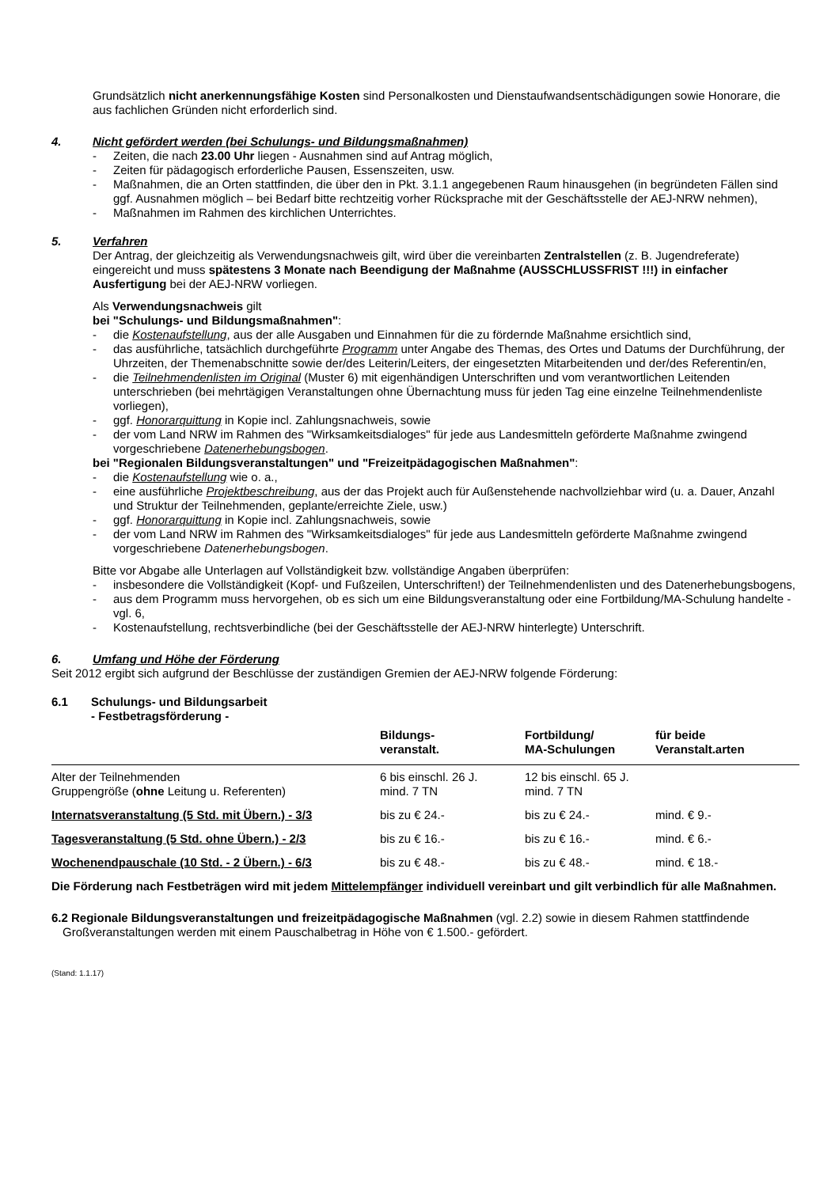Grundsätzlich nicht anerkennungsfähige Kosten sind Personalkosten und Dienstaufwandsentschädigungen sowie Honorare, die aus fachlichen Gründen nicht erforderlich sind.
4. Nicht gefördert werden (bei Schulungs- und Bildungsmaßnahmen)
- Zeiten, die nach 23.00 Uhr liegen - Ausnahmen sind auf Antrag möglich,
- Zeiten für pädagogisch erforderliche Pausen, Essenszeiten, usw.
- Maßnahmen, die an Orten stattfinden, die über den in Pkt. 3.1.1 angegebenen Raum hinausgehen (in begründeten Fällen sind ggf. Ausnahmen möglich – bei Bedarf bitte rechtzeitig vorher Rücksprache mit der Geschäftsstelle der AEJ-NRW nehmen),
- Maßnahmen im Rahmen des kirchlichen Unterrichtes.
5. Verfahren
Der Antrag, der gleichzeitig als Verwendungsnachweis gilt, wird über die vereinbarten Zentralstellen (z. B. Jugendreferate) eingereicht und muss spätestens 3 Monate nach Beendigung der Maßnahme (AUSSCHLUSSFRIST !!!) in einfacher Ausfertigung bei der AEJ-NRW vorliegen.
Als Verwendungsnachweis gilt
bei "Schulungs- und Bildungsmaßnahmen":
- die Kostenaufstellung, aus der alle Ausgaben und Einnahmen für die zu fördernde Maßnahme ersichtlich sind,
- das ausführliche, tatsächlich durchgeführte Programm unter Angabe des Themas, des Ortes und Datums der Durchführung, der Uhrzeiten, der Themenabschnitte sowie der/des Leiterin/Leiters, der eingesetzten Mitarbeitenden und der/des Referentin/en,
- die Teilnehmendenlisten im Original (Muster 6) mit eigenhändigen Unterschriften und vom verantwortlichen Leitenden unterschrieben (bei mehrtägigen Veranstaltungen ohne Übernachtung muss für jeden Tag eine einzelne Teilnehmendenliste vorliegen),
- ggf. Honorarquittung in Kopie incl. Zahlungsnachweis, sowie
- der vom Land NRW im Rahmen des "Wirksamkeitsdialoges" für jede aus Landesmitteln geförderte Maßnahme zwingend vorgeschriebene Datenerhebungsbogen.
bei "Regionalen Bildungsveranstaltungen" und "Freizeitpädagogischen Maßnahmen":
- die Kostenaufstellung wie o. a.,
- eine ausführliche Projektbeschreibung, aus der das Projekt auch für Außenstehende nachvollziehbar wird (u. a. Dauer, Anzahl und Struktur der Teilnehmenden, geplante/erreichte Ziele, usw.)
- ggf. Honorarquittung in Kopie incl. Zahlungsnachweis, sowie
- der vom Land NRW im Rahmen des "Wirksamkeitsdialoges" für jede aus Landesmitteln geförderte Maßnahme zwingend vorgeschriebene Datenerhebungsbogen.
Bitte vor Abgabe alle Unterlagen auf Vollständigkeit bzw. vollständige Angaben überprüfen:
- insbesondere die Vollständigkeit (Kopf- und Fußzeilen, Unterschriften!) der Teilnehmendenlisten und des Datenerhebungsbogens,
- aus dem Programm muss hervorgehen, ob es sich um eine Bildungsveranstaltung oder eine Fortbildung/MA-Schulung handelte - vgl. 6,
- Kostenaufstellung, rechtsverbindliche (bei der Geschäftsstelle der AEJ-NRW hinterlegte) Unterschrift.
6. Umfang und Höhe der Förderung
Seit 2012 ergibt sich aufgrund der Beschlüsse der zuständigen Gremien der AEJ-NRW folgende Förderung:
6.1 Schulungs- und Bildungsarbeit
- Festbetragsförderung -
| | Bildungs- veranstalt. | Fortbildung/ MA-Schulungen | für beide Veranstalt.arten |
| --- | --- | --- | --- |
| Alter der Teilnehmenden Gruppengröße ( ohne Leitung u. Referenten) | 6 bis einschl. 26 J. mind. 7 TN | 12 bis einschl. 65 J. mind. 7 TN | |
| Internatsveranstaltung (5 Std. mit Übern.) - 3/3 | bis zu € 24.- | bis zu € 24.- | mind. € 9.- |
| Tagesveranstaltung (5 Std. ohne Übern.) - 2/3 | bis zu € 16.- | bis zu € 16.- | mind. € 6.- |
| Wochenendpauschale (10 Std. - 2 Übern.) - 6/3 | bis zu € 48.- | bis zu € 48.- | mind. € 18.- |
Die Förderung nach Festbeträgen wird mit jedem Mittelempfänger individuell vereinbart und gilt verbindlich für alle Maßnahmen.
6.2 Regionale Bildungsveranstaltungen und freizeitpädagogische Maßnahmen (vgl. 2.2) sowie in diesem Rahmen stattfindende Großveranstaltungen werden mit einem Pauschalbetrag in Höhe von € 1.500.- gefördert.
(Stand: 1.1.17)